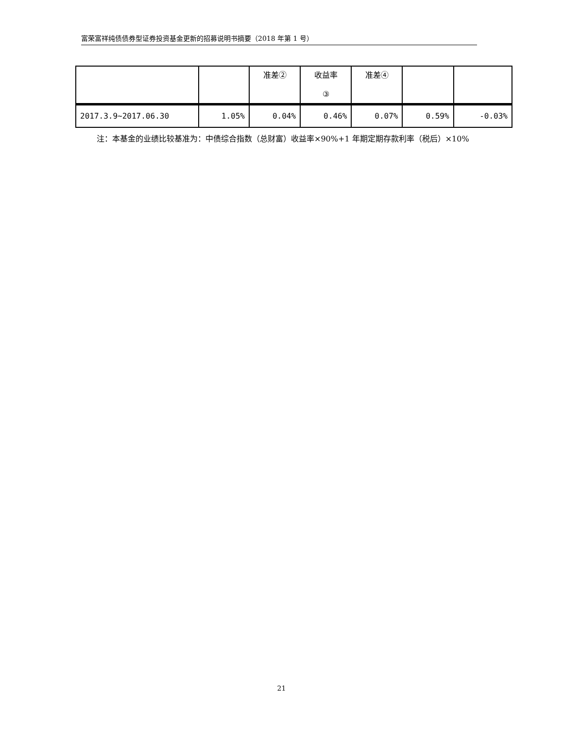富荣富祥纯债债券型证券投资基金更新的招募说明书摘要（2018 年第 1 号）
| | | 准差② | 收益率 ③ | 准差④ | | |
| 2017.3.9~2017.06.30 | 1.05% | 0.04% | 0.46% | 0.07% | 0.59% | -0.03% |
  注：本基金的业绩比较基准为：中债综合指数（总财富）收益率×90%+1 年期定期存款利率（税后）×10%
21